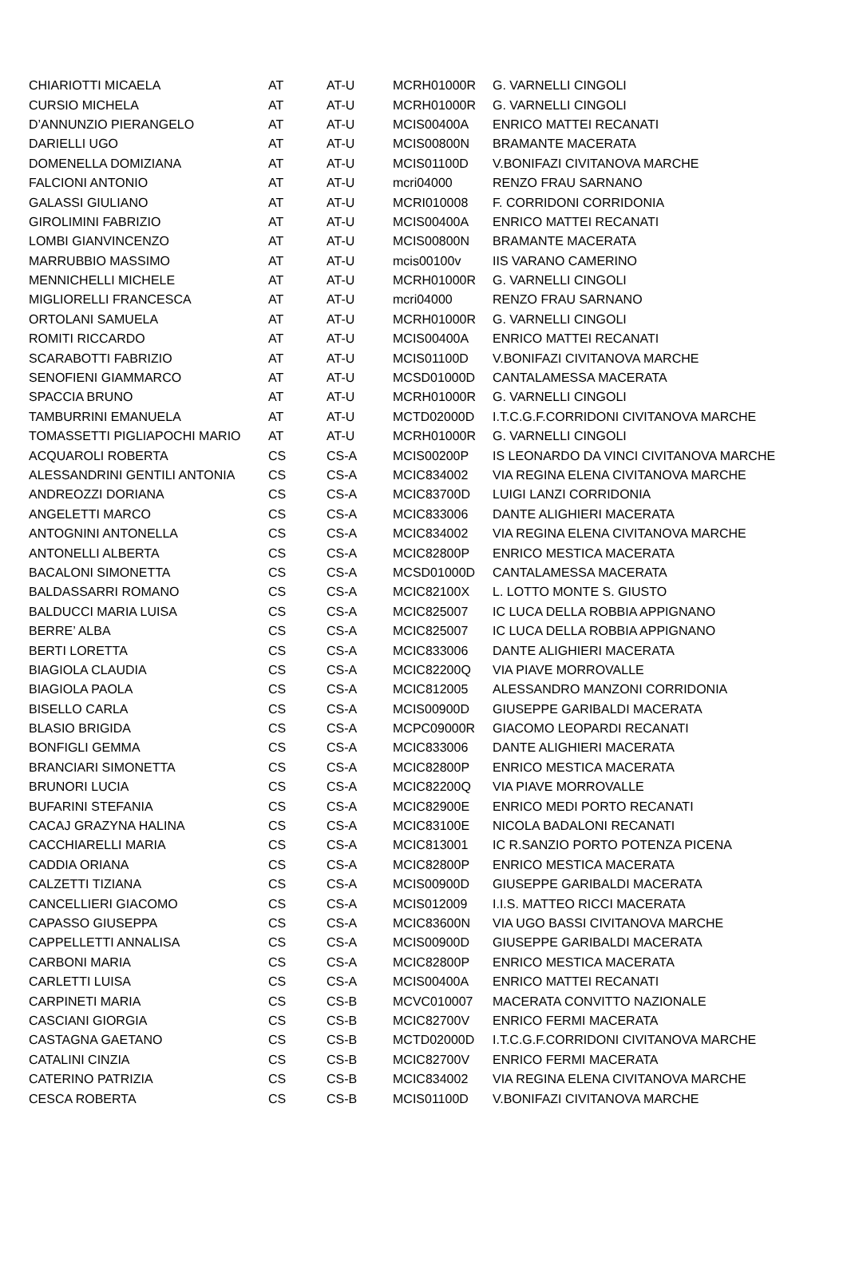| CHIARIOTTI MICAELA | AT | AT-U | MCRH01000R | G. VARNELLI CINGOLI |
| CURSIO MICHELA | AT | AT-U | MCRH01000R | G. VARNELLI CINGOLI |
| D’ANNUNZIO PIERANGELO | AT | AT-U | MCIS00400A | ENRICO MATTEI RECANATI |
| DARIELLI UGO | AT | AT-U | MCIS00800N | BRAMANTE MACERATA |
| DOMENELLA DOMIZIANA | AT | AT-U | MCIS01100D | V.BONIFAZI CIVITANOVA MARCHE |
| FALCIONI ANTONIO | AT | AT-U | mcri04000 | RENZO FRAU SARNANO |
| GALASSI GIULIANO | AT | AT-U | MCRI010008 | F. CORRIDONI CORRIDONIA |
| GIROLIMINI FABRIZIO | AT | AT-U | MCIS00400A | ENRICO MATTEI RECANATI |
| LOMBI GIANVINCENZO | AT | AT-U | MCIS00800N | BRAMANTE MACERATA |
| MARRUBBIO MASSIMO | AT | AT-U | mcis00100v | IIS VARANO CAMERINO |
| MENNICHELLI MICHELE | AT | AT-U | MCRH01000R | G. VARNELLI CINGOLI |
| MIGLIORELLI FRANCESCA | AT | AT-U | mcri04000 | RENZO FRAU SARNANO |
| ORTOLANI SAMUELA | AT | AT-U | MCRH01000R | G. VARNELLI CINGOLI |
| ROMITI RICCARDO | AT | AT-U | MCIS00400A | ENRICO MATTEI RECANATI |
| SCARABOTTI FABRIZIO | AT | AT-U | MCIS01100D | V.BONIFAZI CIVITANOVA MARCHE |
| SENOFIENI GIAMMARCO | AT | AT-U | MCSD01000D | CANTALAMESSA MACERATA |
| SPACCIA BRUNO | AT | AT-U | MCRH01000R | G. VARNELLI CINGOLI |
| TAMBURRINI EMANUELA | AT | AT-U | MCTD02000D | I.T.C.G.F.CORRIDONI CIVITANOVA MARCHE |
| TOMASSETTI PIGLIAPOCHI MARIO | AT | AT-U | MCRH01000R | G. VARNELLI CINGOLI |
| ACQUAROLI ROBERTA | CS | CS-A | MCIS00200P | IS LEONARDO DA VINCI CIVITANOVA MARCHE |
| ALESSANDRINI GENTILI ANTONIA | CS | CS-A | MCIC834002 | VIA REGINA ELENA CIVITANOVA MARCHE |
| ANDREOZZI DORIANA | CS | CS-A | MCIC83700D | LUIGI LANZI CORRIDONIA |
| ANGELETTI MARCO | CS | CS-A | MCIC833006 | DANTE ALIGHIERI MACERATA |
| ANTOGNINI ANTONELLA | CS | CS-A | MCIC834002 | VIA REGINA ELENA CIVITANOVA MARCHE |
| ANTONELLI ALBERTA | CS | CS-A | MCIC82800P | ENRICO MESTICA MACERATA |
| BACALONI SIMONETTA | CS | CS-A | MCSD01000D | CANTALAMESSA MACERATA |
| BALDASSARRI ROMANO | CS | CS-A | MCIC82100X | L. LOTTO MONTE S. GIUSTO |
| BALDUCCI MARIA LUISA | CS | CS-A | MCIC825007 | IC LUCA DELLA ROBBIA APPIGNANO |
| BERRE’ ALBA | CS | CS-A | MCIC825007 | IC LUCA DELLA ROBBIA APPIGNANO |
| BERTI LORETTA | CS | CS-A | MCIC833006 | DANTE ALIGHIERI MACERATA |
| BIAGIOLA CLAUDIA | CS | CS-A | MCIC82200Q | VIA PIAVE MORROVALLE |
| BIAGIOLA PAOLA | CS | CS-A | MCIC812005 | ALESSANDRO MANZONI CORRIDONIA |
| BISELLO CARLA | CS | CS-A | MCIS00900D | GIUSEPPE GARIBALDI MACERATA |
| BLASIO BRIGIDA | CS | CS-A | MCPC09000R | GIACOMO LEOPARDI RECANATI |
| BONFIGLI GEMMA | CS | CS-A | MCIC833006 | DANTE ALIGHIERI MACERATA |
| BRANCIARI SIMONETTA | CS | CS-A | MCIC82800P | ENRICO MESTICA MACERATA |
| BRUNORI LUCIA | CS | CS-A | MCIC82200Q | VIA PIAVE MORROVALLE |
| BUFARINI STEFANIA | CS | CS-A | MCIC82900E | ENRICO MEDI PORTO RECANATI |
| CACAJ GRAZYNA HALINA | CS | CS-A | MCIC83100E | NICOLA BADALONI RECANATI |
| CACCHIARELLI MARIA | CS | CS-A | MCIC813001 | IC R.SANZIO PORTO POTENZA PICENA |
| CADDIA ORIANA | CS | CS-A | MCIC82800P | ENRICO MESTICA MACERATA |
| CALZETTI TIZIANA | CS | CS-A | MCIS00900D | GIUSEPPE GARIBALDI MACERATA |
| CANCELLIERI GIACOMO | CS | CS-A | MCIS012009 | I.I.S. MATTEO RICCI MACERATA |
| CAPASSO GIUSEPPA | CS | CS-A | MCIC83600N | VIA UGO BASSI CIVITANOVA MARCHE |
| CAPPELLETTI ANNALISA | CS | CS-A | MCIS00900D | GIUSEPPE GARIBALDI MACERATA |
| CARBONI MARIA | CS | CS-A | MCIC82800P | ENRICO MESTICA MACERATA |
| CARLETTI LUISA | CS | CS-A | MCIS00400A | ENRICO MATTEI RECANATI |
| CARPINETI MARIA | CS | CS-B | MCVC010007 | MACERATA CONVITTO NAZIONALE |
| CASCIANI GIORGIA | CS | CS-B | MCIC82700V | ENRICO FERMI MACERATA |
| CASTAGNA GAETANO | CS | CS-B | MCTD02000D | I.T.C.G.F.CORRIDONI CIVITANOVA MARCHE |
| CATALINI CINZIA | CS | CS-B | MCIC82700V | ENRICO FERMI MACERATA |
| CATERINO PATRIZIA | CS | CS-B | MCIC834002 | VIA REGINA ELENA CIVITANOVA MARCHE |
| CESCA ROBERTA | CS | CS-B | MCIS01100D | V.BONIFAZI CIVITANOVA MARCHE |